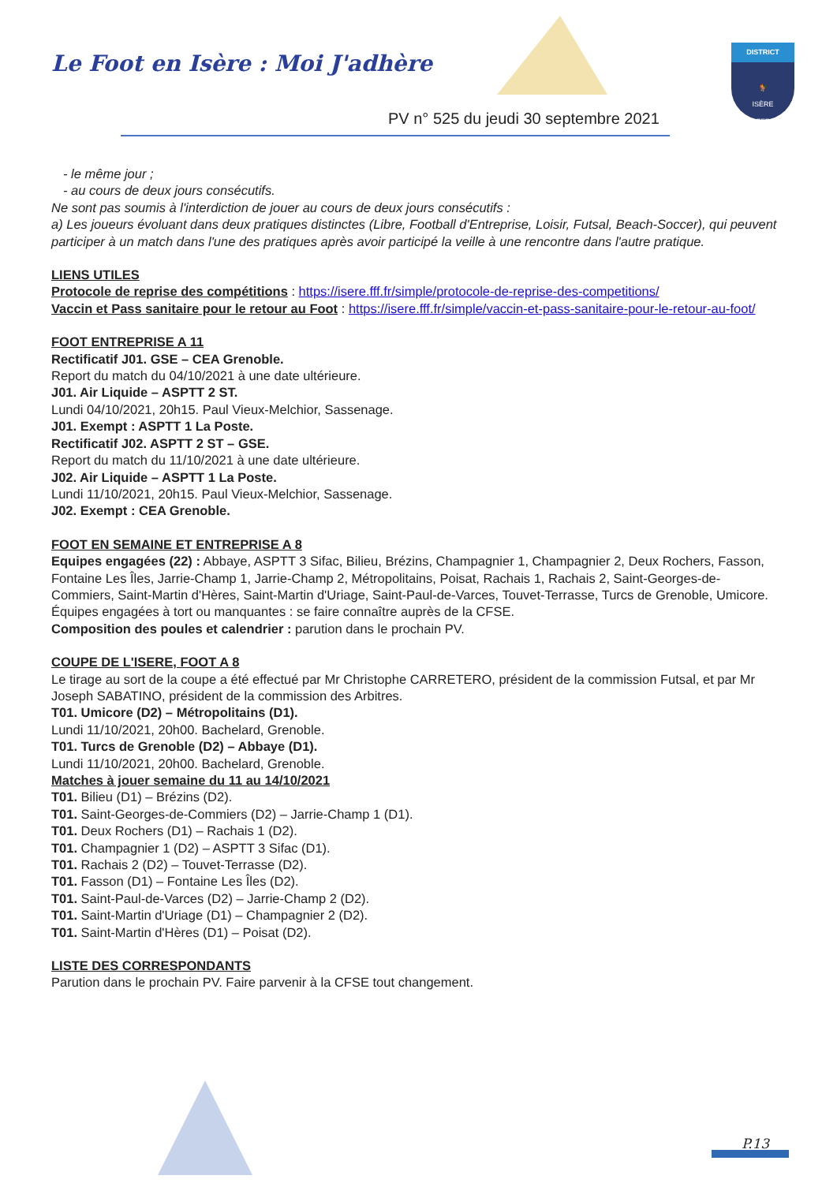Le Foot en Isère : Moi J'adhère
PV n° 525 du jeudi 30 septembre 2021
DISTRICT
🐓
ISÈRE
FFF
- le même jour ;
- au cours de deux jours consécutifs.
Ne sont pas soumis à l'interdiction de jouer au cours de deux jours consécutifs :
a) Les joueurs évoluant dans deux pratiques distinctes (Libre, Football d'Entreprise, Loisir, Futsal, Beach-Soccer), qui peuvent participer à un match dans l'une des pratiques après avoir participé la veille à une rencontre dans l'autre pratique.
LIENS UTILES
Protocole de reprise des compétitions : https://isere.fff.fr/simple/protocole-de-reprise-des-competitions/
Vaccin et Pass sanitaire pour le retour au Foot : https://isere.fff.fr/simple/vaccin-et-pass-sanitaire-pour-le-retour-au-foot/
FOOT ENTREPRISE A 11
Rectificatif J01. GSE – CEA Grenoble.
Report du match du 04/10/2021 à une date ultérieure.
J01. Air Liquide – ASPTT 2 ST.
Lundi 04/10/2021, 20h15. Paul Vieux-Melchior, Sassenage.
J01. Exempt : ASPTT 1 La Poste.
Rectificatif J02. ASPTT 2 ST – GSE.
Report du match du 11/10/2021 à une date ultérieure.
J02. Air Liquide – ASPTT 1 La Poste.
Lundi 11/10/2021, 20h15. Paul Vieux-Melchior, Sassenage.
J02. Exempt : CEA Grenoble.
FOOT EN SEMAINE ET ENTREPRISE A 8
Equipes engagées (22) : Abbaye, ASPTT 3 Sifac, Bilieu, Brézins, Champagnier 1, Champagnier 2, Deux Rochers, Fasson, Fontaine Les Îles, Jarrie-Champ 1, Jarrie-Champ 2, Métropolitains, Poisat, Rachais 1, Rachais 2, Saint-Georges-de-Commiers, Saint-Martin d'Hères, Saint-Martin d'Uriage, Saint-Paul-de-Varces, Touvet-Terrasse, Turcs de Grenoble, Umicore.
Équipes engagées à tort ou manquantes : se faire connaître auprès de la CFSE.
Composition des poules et calendrier : parution dans le prochain PV.
COUPE DE L'ISERE, FOOT A 8
Le tirage au sort de la coupe a été effectué par Mr Christophe CARRETERO, président de la commission Futsal, et par Mr Joseph SABATINO, président de la commission des Arbitres.
T01. Umicore (D2) – Métropolitains (D1).
Lundi 11/10/2021, 20h00. Bachelard, Grenoble.
T01. Turcs de Grenoble (D2) – Abbaye (D1).
Lundi 11/10/2021, 20h00. Bachelard, Grenoble.
Matches à jouer semaine du 11 au 14/10/2021
T01. Bilieu (D1) – Brézins (D2).
T01. Saint-Georges-de-Commiers (D2) – Jarrie-Champ 1 (D1).
T01. Deux Rochers (D1) – Rachais 1 (D2).
T01. Champagnier 1 (D2) – ASPTT 3 Sifac (D1).
T01. Rachais 2 (D2) – Touvet-Terrasse (D2).
T01. Fasson (D1) – Fontaine Les Îles (D2).
T01. Saint-Paul-de-Varces (D2) – Jarrie-Champ 2 (D2).
T01. Saint-Martin d'Uriage (D1) – Champagnier 2 (D2).
T01. Saint-Martin d'Hères (D1) – Poisat (D2).
LISTE DES CORRESPONDANTS
Parution dans le prochain PV. Faire parvenir à la CFSE tout changement.
P.13